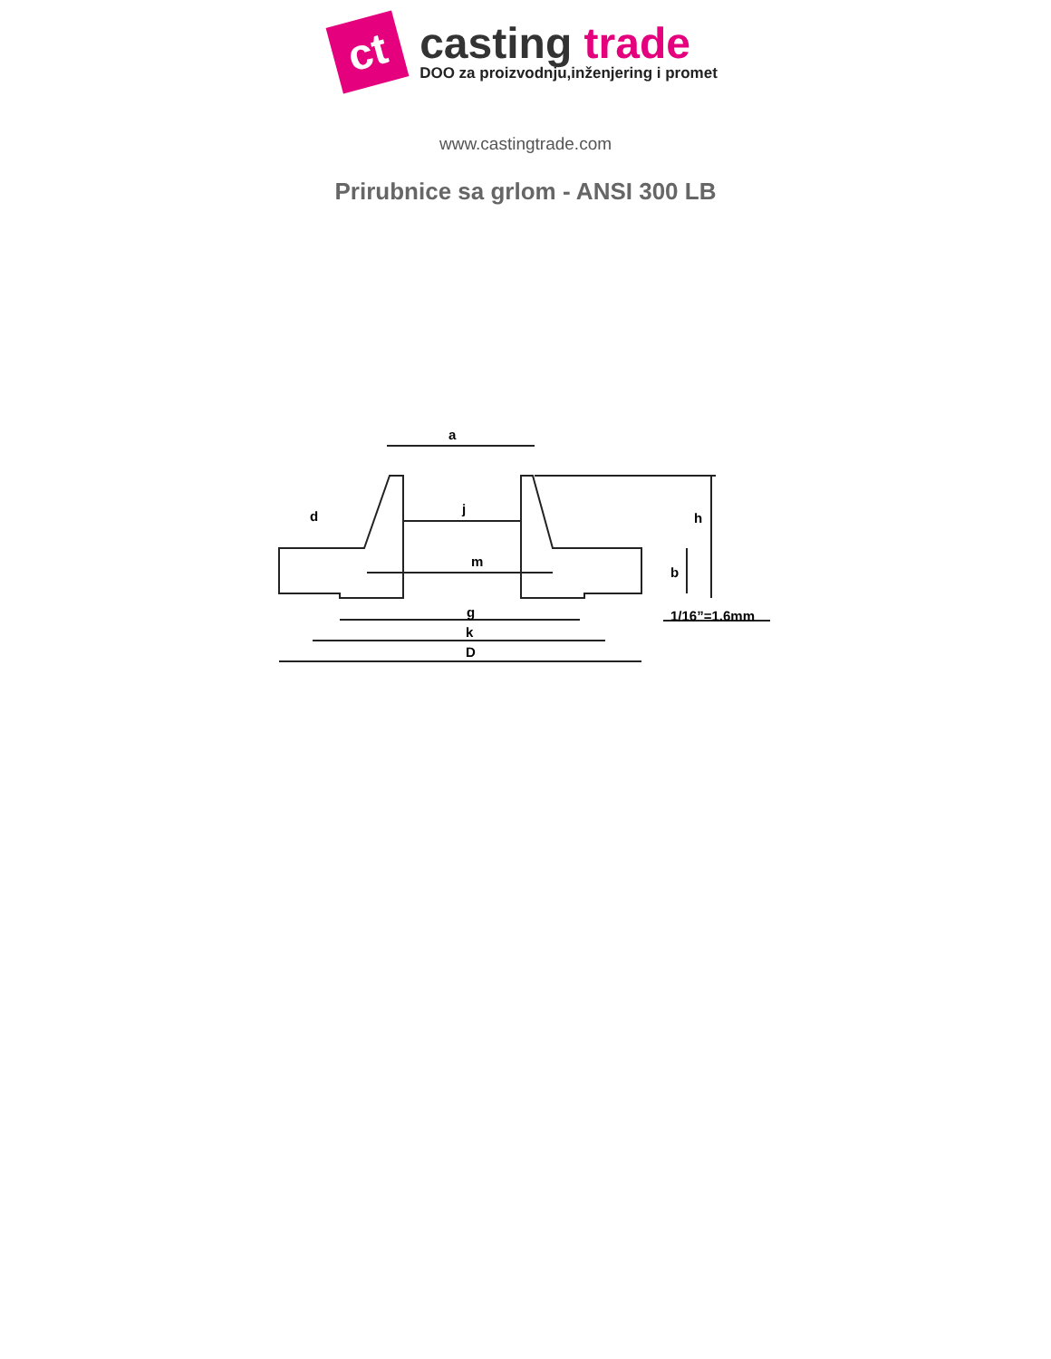ct
casting trade
DOO za proizvodnju,inženjering i promet
www.castingtrade.com
Prirubnice sa grlom - ANSI 300 LB
a
j
m
d
g
k
D
h
b
1/16”=1.6mm